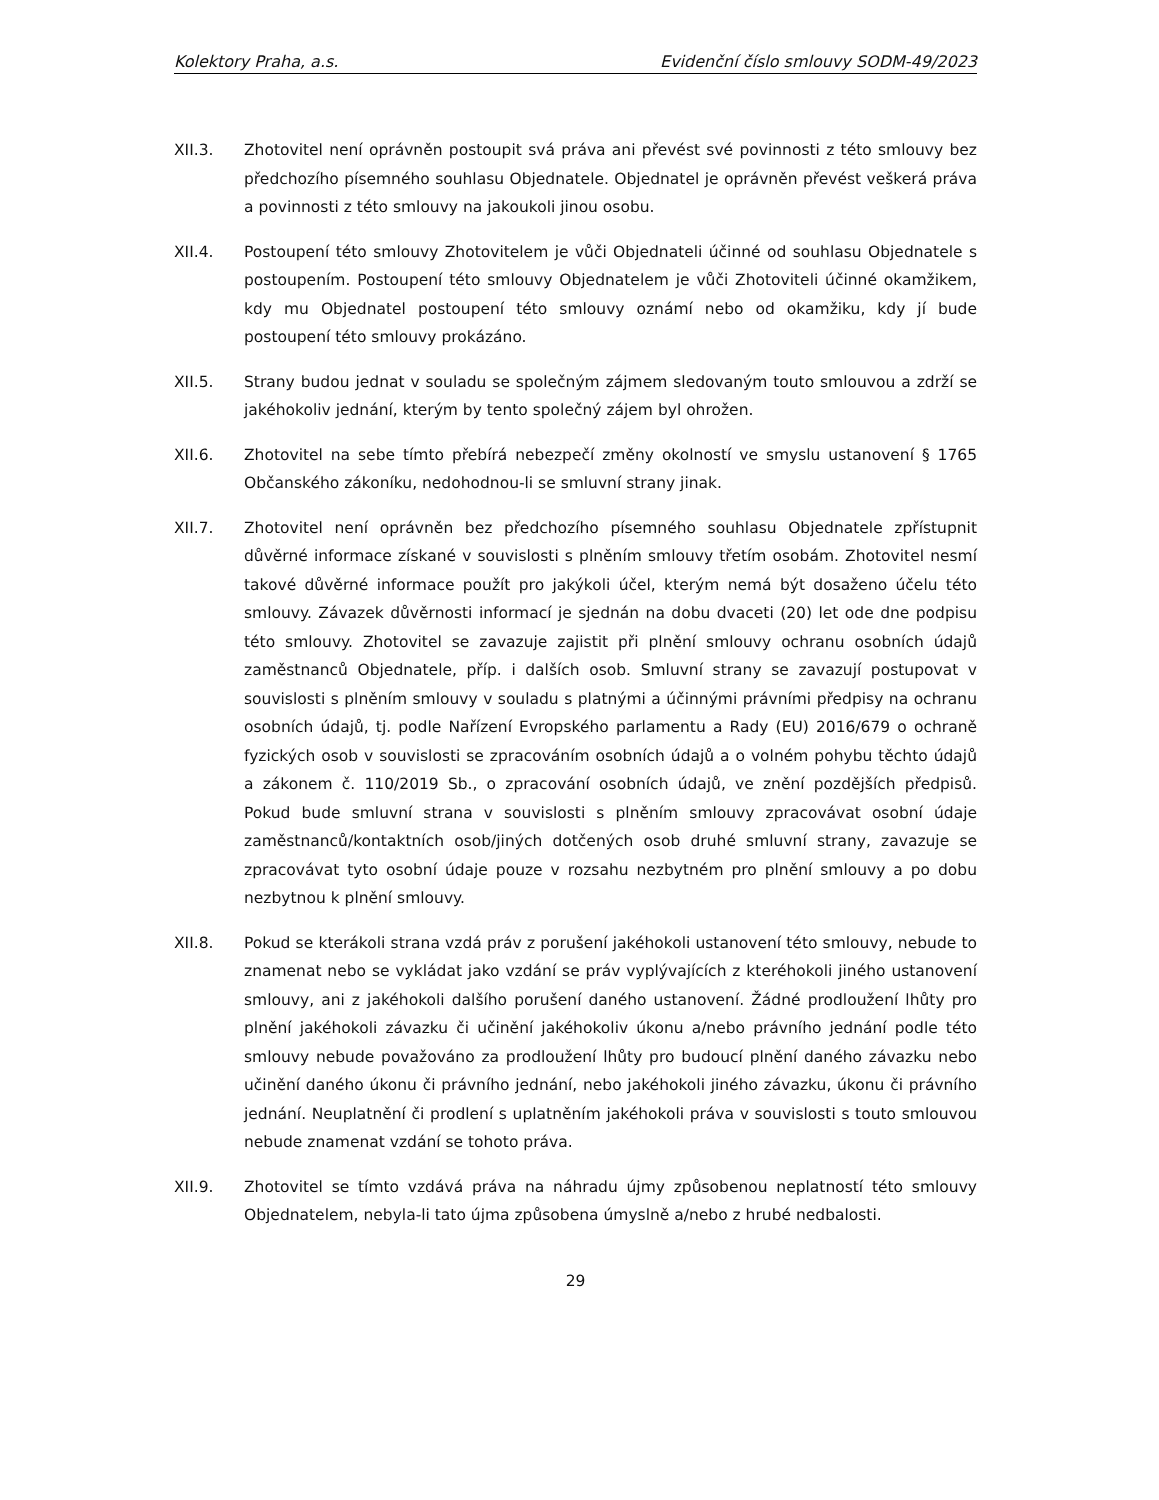Kolektory Praha, a.s. Evidenční číslo smlouvy SODM-49/2023
XII.3. Zhotovitel není oprávněn postoupit svá práva ani převést své povinnosti z této smlouvy bez předchozího písemného souhlasu Objednatele. Objednatel je oprávněn převést veškerá práva a povinnosti z této smlouvy na jakoukoli jinou osobu.
XII.4. Postoupení této smlouvy Zhotovitelem je vůči Objednateli účinné od souhlasu Objednatele s postoupením. Postoupení této smlouvy Objednatelem je vůči Zhotoviteli účinné okamžikem, kdy mu Objednatel postoupení této smlouvy oznámí nebo od okamžiku, kdy jí bude postoupení této smlouvy prokázáno.
XII.5. Strany budou jednat v souladu se společným zájmem sledovaným touto smlouvou a zdrží se jakéhokoliv jednání, kterým by tento společný zájem byl ohrožen.
XII.6. Zhotovitel na sebe tímto přebírá nebezpečí změny okolností ve smyslu ustanovení § 1765 Občanského zákoníku, nedohodnou-li se smluvní strany jinak.
XII.7. Zhotovitel není oprávněn bez předchozího písemného souhlasu Objednatele zpřístupnit důvěrné informace získané v souvislosti s plněním smlouvy třetím osobám. Zhotovitel nesmí takové důvěrné informace použít pro jakýkoli účel, kterým nemá být dosaženo účelu této smlouvy. Závazek důvěrnosti informací je sjednán na dobu dvaceti (20) let ode dne podpisu této smlouvy. Zhotovitel se zavazuje zajistit při plnění smlouvy ochranu osobních údajů zaměstnanců Objednatele, příp. i dalších osob. Smluvní strany se zavazují postupovat v souvislosti s plněním smlouvy v souladu s platnými a účinnými právními předpisy na ochranu osobních údajů, tj. podle Nařízení Evropského parlamentu a Rady (EU) 2016/679 o ochraně fyzických osob v souvislosti se zpracováním osobních údajů a o volném pohybu těchto údajů a zákonem č. 110/2019 Sb., o zpracování osobních údajů, ve znění pozdějších předpisů. Pokud bude smluvní strana v souvislosti s plněním smlouvy zpracovávat osobní údaje zaměstnanců/kontaktních osob/jiných dotčených osob druhé smluvní strany, zavazuje se zpracovávat tyto osobní údaje pouze v rozsahu nezbytném pro plnění smlouvy a po dobu nezbytnou k plnění smlouvy.
XII.8. Pokud se kterákoli strana vzdá práv z porušení jakéhokoli ustanovení této smlouvy, nebude to znamenat nebo se vykládat jako vzdání se práv vyplývajících z kteréhokoli jiného ustanovení smlouvy, ani z jakéhokoli dalšího porušení daného ustanovení. Žádné prodloužení lhůty pro plnění jakéhokoli závazku či učinění jakéhokoliv úkonu a/nebo právního jednání podle této smlouvy nebude považováno za prodloužení lhůty pro budoucí plnění daného závazku nebo učinění daného úkonu či právního jednání, nebo jakéhokoli jiného závazku, úkonu či právního jednání. Neuplatnění či prodlení s uplatněním jakéhokoli práva v souvislosti s touto smlouvou nebude znamenat vzdání se tohoto práva.
XII.9. Zhotovitel se tímto vzdává práva na náhradu újmy způsobenou neplatností této smlouvy Objednatelem, nebyla-li tato újma způsobena úmyslně a/nebo z hrubé nedbalosti.
29